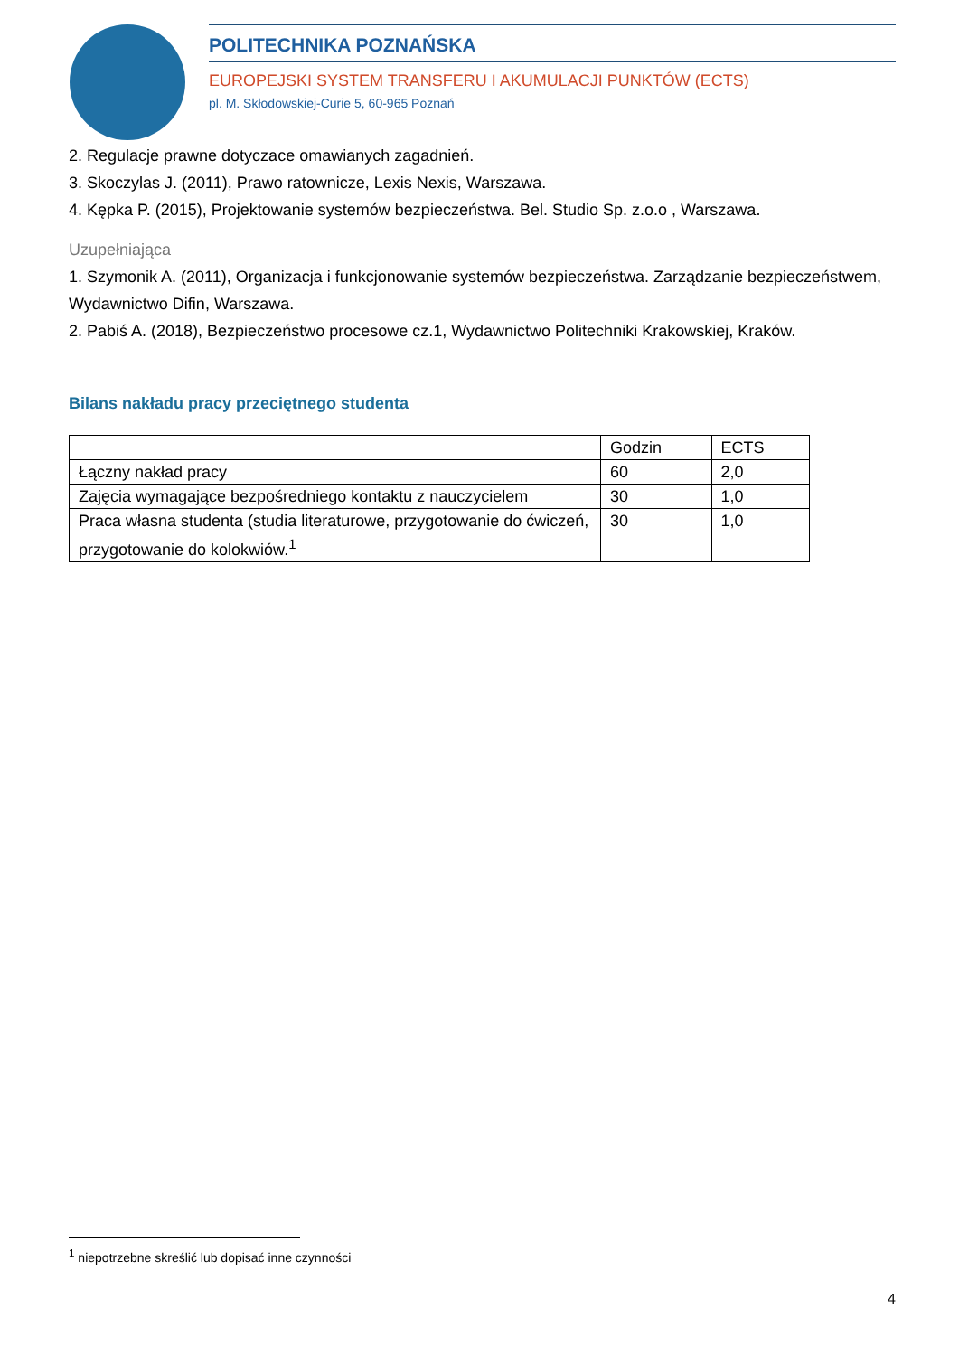POLITECHNIKA POZNAŃSKA
EUROPEJSKI SYSTEM TRANSFERU I AKUMULACJI PUNKTÓW (ECTS)
pl. M. Skłodowskiej-Curie 5, 60-965 Poznań
2. Regulacje prawne dotyczace omawianych zagadnień.
3. Skoczylas J. (2011), Prawo ratownicze, Lexis Nexis, Warszawa.
4. Kępka P. (2015), Projektowanie systemów bezpieczeństwa. Bel. Studio Sp. z.o.o , Warszawa.
Uzupełniająca
1. Szymonik A. (2011), Organizacja i funkcjonowanie systemów bezpieczeństwa. Zarządzanie bezpieczeństwem, Wydawnictwo Difin, Warszawa.
2. Pabiś A. (2018), Bezpieczeństwo procesowe cz.1, Wydawnictwo Politechniki Krakowskiej, Kraków.
Bilans nakładu pracy przeciętnego studenta
| | Godzin | ECTS |
| Łączny nakład pracy | 60 | 2,0 |
| Zajęcia wymagające bezpośredniego kontaktu z nauczycielem | 30 | 1,0 |
| Praca własna studenta (studia literaturowe, przygotowanie do ćwiczeń, przygotowanie do kolokwiów.<sup>1</sup> | 30 | 1,0 |
<sup>1</sup> niepotrzebne skreślić lub dopisać inne czynności
4